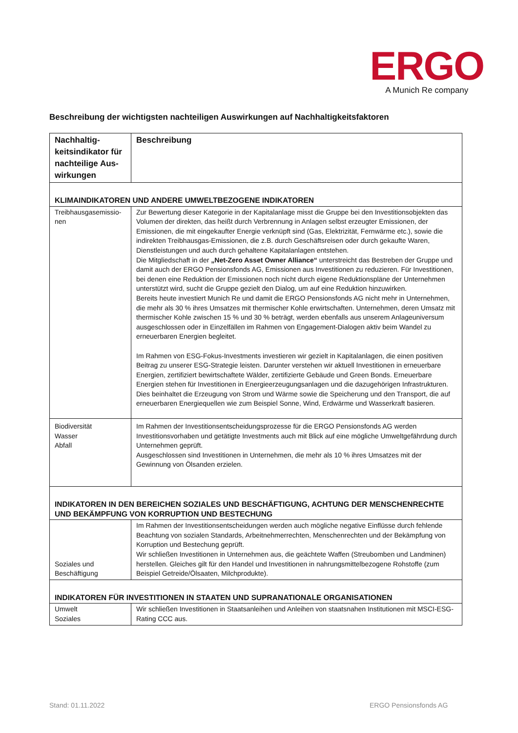ERGO
A Munich Re company
Beschreibung der wichtigsten nachteiligen Auswirkungen auf Nachhaltigkeitsfaktoren
| Nachhaltig­keitsindikator für nachteilige Aus­wirkungen | Beschreibung |
| --- | --- |
| KLIMAINDIKATOREN UND ANDERE UMWELTBEZOGENE INDIKATOREN | |
| Treibhausgasemissio­nen | Zur Bewertung dieser Kategorie in der Kapitalanlage misst die Gruppe bei den Investitionsobjekten das Volumen der direkten, das heißt durch Verbrennung in Anlagen selbst erzeugter Emissionen, der Emissionen, die mit eingekaufter Energie verknüpft sind (Gas, Elektrizität, Fernwärme etc.), sowie die indirekten Treibhausgas-Emissionen, die z.B. durch Geschäftsreisen oder durch gekaufte Waren, Dienstleistungen und auch durch gehaltene Kapitalanlagen entstehen. Die Mitgliedschaft in der „Net-Zero Asset Owner Alliance“ unterstreicht das Bestreben der Gruppe und damit auch der ERGO Pensionsfonds AG, Emissionen aus Investitionen zu reduzieren. Für Investitionen, bei denen eine Reduktion der Emissionen noch nicht durch eigene Reduktionspläne der Unternehmen unterstützt wird, sucht die Gruppe gezielt den Dialog, um auf eine Reduktion hinzuwirken. Bereits heute investiert Munich Re und damit die ERGO Pensionsfonds AG nicht mehr in Unternehmen, die mehr als 30 % ihres Umsatzes mit thermischer Kohle erwirtschaften. Unternehmen, deren Umsatz mit thermischer Kohle zwischen 15 % und 30 % beträgt, werden ebenfalls aus unserem Anlageuniversum ausgeschlossen oder in Einzelfällen im Rahmen von Engagement-Dialogen aktiv beim Wandel zu erneuerbaren Energien begleitet. Im Rahmen von ESG-Fokus-Investments investieren wir gezielt in Kapitalanlagen, die einen positiven Beitrag zu unserer ESG-Strategie leisten. Darunter verstehen wir aktuell Investitionen in erneuerbare Energien, zertifiziert bewirtschaftete Wälder, zertifizierte Gebäude und Green Bonds. Erneuerbare Energien stehen für Investitionen in Energieerzeugungsanlagen und die dazugehörigen Infrastrukturen. Dies beinhaltet die Erzeugung von Strom und Wärme sowie die Speicherung und den Transport, die auf erneuerbaren Energiequellen wie zum Beispiel Sonne, Wind, Erdwärme und Wasserkraft basieren. |
| Biodiversität Wasser Abfall | Im Rahmen der Investitionsentscheidungsprozesse für die ERGO Pensionsfonds AG werden Investitionsvorhaben und getätigte Investments auch mit Blick auf eine mögliche Umweltgefährdung durch Unternehmen geprüft. Ausgeschlossen sind Investitionen in Unternehmen, die mehr als 10 % ihres Umsatzes mit der Gewinnung von Ölsanden erzielen. |
| INDIKATOREN IN DEN BEREICHEN SOZIALES UND BESCHÄFTIGUNG, ACHTUNG DER MENSCHENRECHTE UND BEKÄMPFUNG VON KORRUPTION UND BESTECHUNG | |
| Soziales und Beschäfti­gung | Im Rahmen der Investitionsentscheidungen werden auch mögliche negative Einflüsse durch fehlende Beachtung von sozialen Standards, Arbeitnehmerrechten, Menschenrechten und der Bekämpfung von Korruption und Bestechung geprüft. Wir schließen Investitionen in Unternehmen aus, die geächtete Waffen (Streubomben und Landminen) herstellen. Gleiches gilt für den Handel und Investitionen in nahrungsmittelbezogene Rohstoffe (zum Beispiel Getreide/Ölsaaten, Milchprodukte). |
| INDIKATOREN FÜR INVESTITIONEN IN STAATEN UND SUPRANATIONALE ORGANISATIONEN | |
| Umwelt Soziales | Wir schließen Investitionen in Staatsanleihen und Anleihen von staatsnahen Institutionen mit MSCI-ESG-Rating CCC aus. |
Stand: 01.11.2022 ERGO Pensionsfonds AG